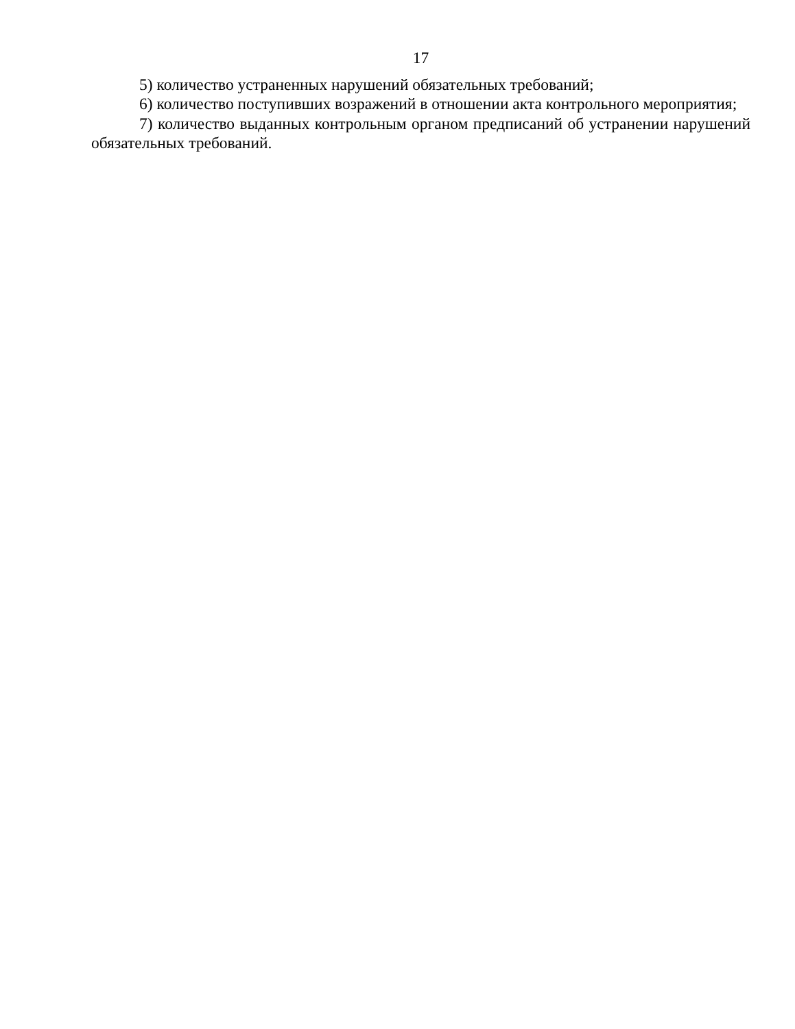17
5) количество устраненных нарушений обязательных требований;
6) количество поступивших возражений в отношении акта контрольного мероприятия;
7) количество выданных контрольным органом предписаний об устранении нарушений обязательных требований.